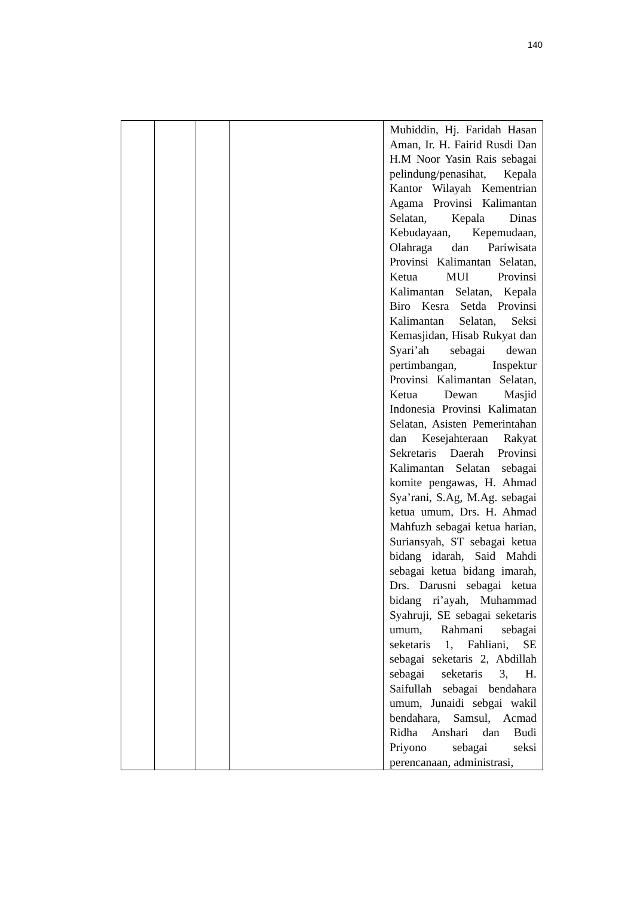140
| | | | | Muhiddin, Hj. Faridah Hasan Aman, Ir. H. Fairid Rusdi Dan H.M Noor Yasin Rais sebagai pelindung/penasihat, Kepala Kantor Wilayah Kementrian Agama Provinsi Kalimantan Selatan, Kepala Dinas Kebudayaan, Kepemudaan, Olahraga dan Pariwisata Provinsi Kalimantan Selatan, Ketua MUI Provinsi Kalimantan Selatan, Kepala Biro Kesra Setda Provinsi Kalimantan Selatan, Seksi Kemasjidan, Hisab Rukyat dan Syari’ah sebagai dewan pertimbangan, Inspektur Provinsi Kalimantan Selatan, Ketua Dewan Masjid Indonesia Provinsi Kalimatan Selatan, Asisten Pemerintahan dan Kesejahteraan Rakyat Sekretaris Daerah Provinsi Kalimantan Selatan sebagai komite pengawas, H. Ahmad Sya’rani, S.Ag, M.Ag. sebagai ketua umum, Drs. H. Ahmad Mahfuzh sebagai ketua harian, Suriansyah, ST sebagai ketua bidang idarah, Said Mahdi sebagai ketua bidang imarah, Drs. Darusni sebagai ketua bidang ri’ayah, Muhammad Syahruji, SE sebagai seketaris umum, Rahmani sebagai seketaris 1, Fahliani, SE sebagai seketaris 2, Abdillah sebagai seketaris 3, H. Saifullah sebagai bendahara umum, Junaidi sebgai wakil bendahara, Samsul, Acmad Ridha Anshari dan Budi Priyono sebagai seksi perencanaan, administrasi, |